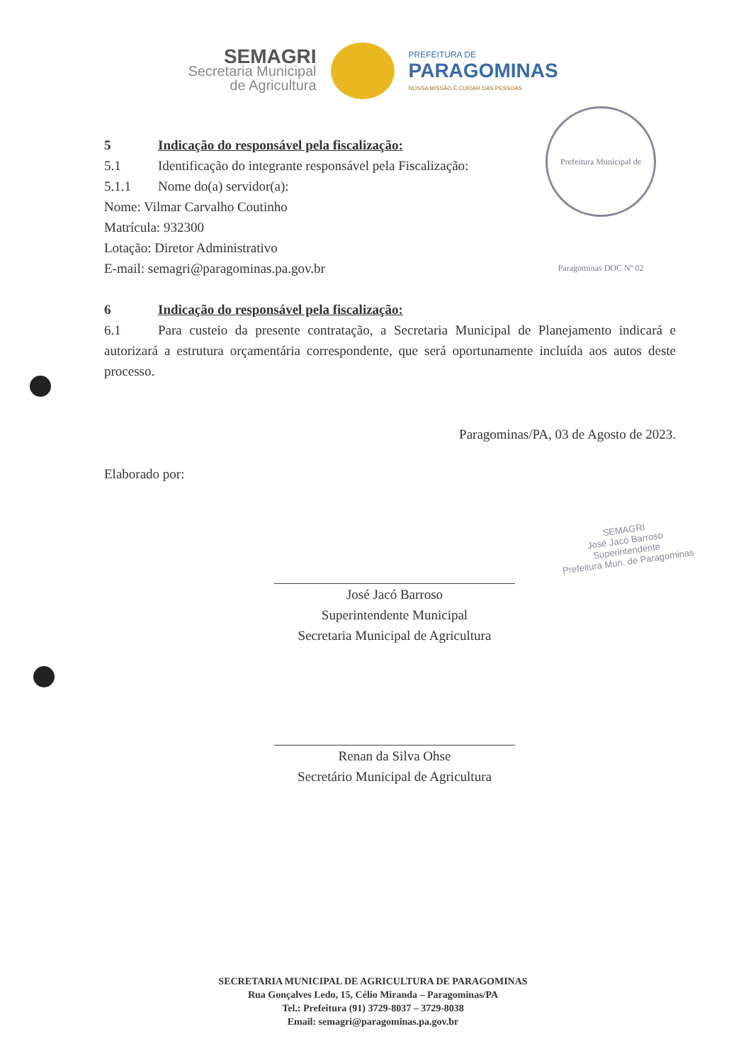SEMAGRI
Secretaria Municipal
de Agricultura
PREFEITURA DE
PARAGOMINAS
NOSSA MISSÃO É CUIDAR DAS PESSOAS
Prefeitura Municipal de Paragominas DOC Nº 02
5 Indicação do responsável pela fiscalização:
5.1 Identificação do integrante responsável pela Fiscalização:
5.1.1 Nome do(a) servidor(a):
Nome: Vilmar Carvalho Coutinho
Matrícula: 932300
Lotação: Diretor Administrativo
E-mail: semagri@paragominas.pa.gov.br
6 Indicação do responsável pela fiscalização:
6.1 Para custeio da presente contratação, a Secretaria Municipal de Planejamento indicará e autorizará a estrutura orçamentária correspondente, que será oportunamente incluída aos autos deste processo.
Paragominas/PA, 03 de Agosto de 2023.
Elaborado por:
José Jacó Barroso
Superintendente Municipal
Secretaria Municipal de Agricultura
Renan da Silva Ohse
Secretário Municipal de Agricultura
SEMAGRI
José Jacó Barroso
Superintendente
Prefeitura Mun. de Paragominas
SECRETARIA MUNICIPAL DE AGRICULTURA DE PARAGOMINAS
Rua Gonçalves Ledo, 15, Célio Miranda – Paragominas/PA
Tel.: Prefeitura (91) 3729-8037 – 3729-8038
Email: semagri@paragominas.pa.gov.br